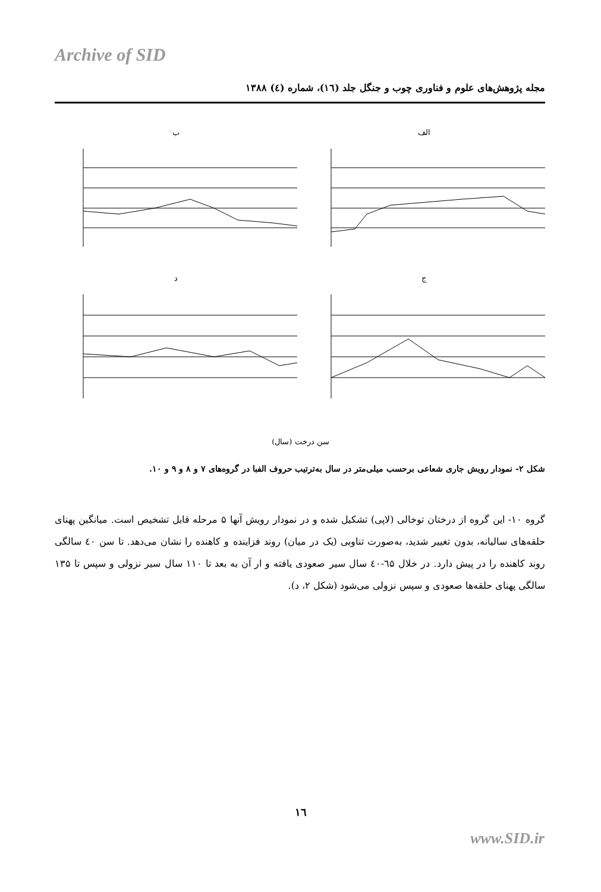Archive of SID
مجله پژوهش‌های علوم و فناوری چوب و جنگل جلد (۱٦)، شماره (٤) ۱۳۸۸
الف
ب
ج
د
سن درخت (سال)
شکل ۲- نمودار رویش جاری شعاعی برحسب میلی‌متر در سال به‌ترتیب حروف الفبا در گروه‌های ۷ و ۸ و ۹ و ۱۰.
گروه ۱۰- این گروه از درختان توخالی (لاپی) تشکیل شده و در نمودار رویش آنها ۵ مرحله قابل تشخیص است. میانگین پهنای حلقه‌های سالیانه، بدون تغییر شدید، به‌صورت تناوبی (یک در میان) روند فزاینده و کاهنده را نشان می‌دهد. تا سن ٤۰ سالگی روند کاهنده را در پیش دارد. در خلال ٦۵-٤۰ سال سیر صعودی یافته و ار آن به بعد تا ۱۱۰ سال سیر نزولی و سپس تا ۱۳۵ سالگی پهنای حلقه‌ها صعودی و سپس نزولی می‌شود (شکل ۲، د).
۱٦
www.SID.ir